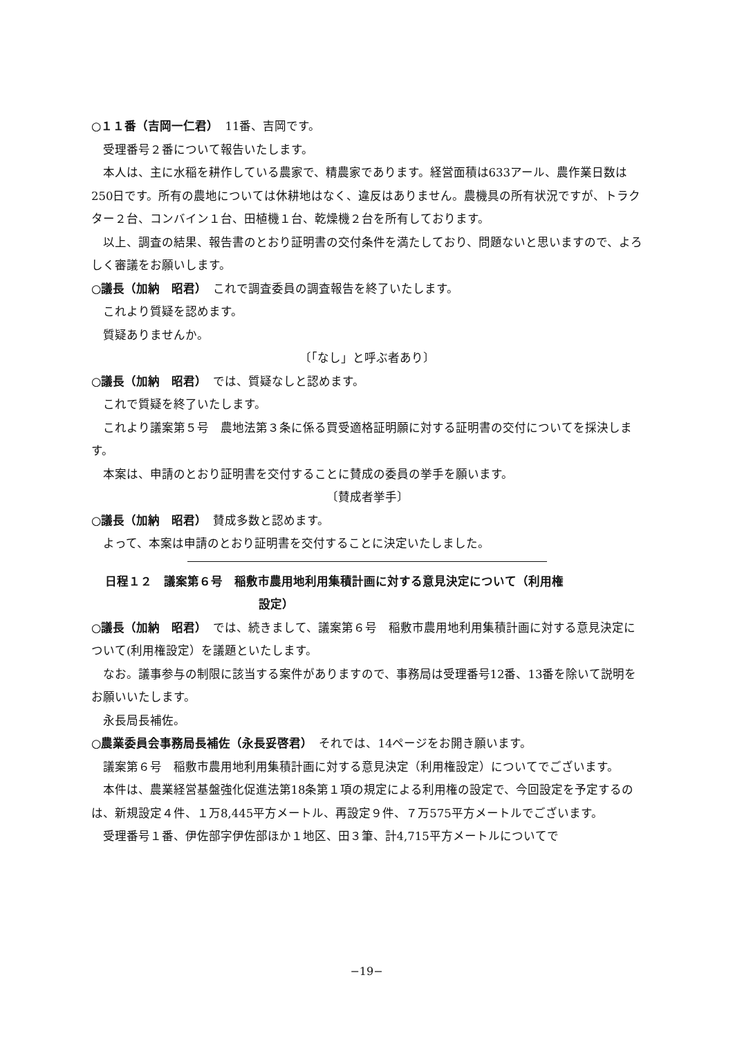○１１番（吉岡一仁君）　11番、吉岡です。
受理番号２番について報告いたします。
本人は、主に水稲を耕作している農家で、精農家であります。経営面積は633アール、農作業日数は250日です。所有の農地については休耕地はなく、違反はありません。農機具の所有状況ですが、トラクター２台、コンバイン１台、田植機１台、乾燥機２台を所有しております。
以上、調査の結果、報告書のとおり証明書の交付条件を満たしており、問題ないと思いますので、よろしく審議をお願いします。
○議長（加納　昭君）　これで調査委員の調査報告を終了いたします。
これより質疑を認めます。
質疑ありませんか。
〔「なし」と呼ぶ者あり〕
○議長（加納　昭君）　では、質疑なしと認めます。
これで質疑を終了いたします。
これより議案第５号　農地法第３条に係る買受適格証明願に対する証明書の交付についてを採決します。
本案は、申請のとおり証明書を交付することに賛成の委員の挙手を願います。
〔賛成者挙手〕
○議長（加納　昭君）　賛成多数と認めます。
よって、本案は申請のとおり証明書を交付することに決定いたしました。
日程１２　議案第６号　稲敷市農用地利用集積計画に対する意見決定について（利用権
設定）
○議長（加納　昭君）　では、続きまして、議案第６号　稲敷市農用地利用集積計画に対する意見決定について(利用権設定）を議題といたします。
なお。議事参与の制限に該当する案件がありますので、事務局は受理番号12番、13番を除いて説明をお願いいたします。
永長局長補佐。
○農業委員会事務局長補佐（永長妥啓君）　それでは、14ページをお開き願います。
議案第６号　稲敷市農用地利用集積計画に対する意見決定（利用権設定）についてでございます。
本件は、農業経営基盤強化促進法第18条第１項の規定による利用権の設定で、今回設定を予定するのは、新規設定４件、１万8,445平方メートル、再設定９件、７万575平方メートルでございます。
受理番号１番、伊佐部字伊佐部ほか１地区、田３筆、計4,715平方メートルについてで
−19−